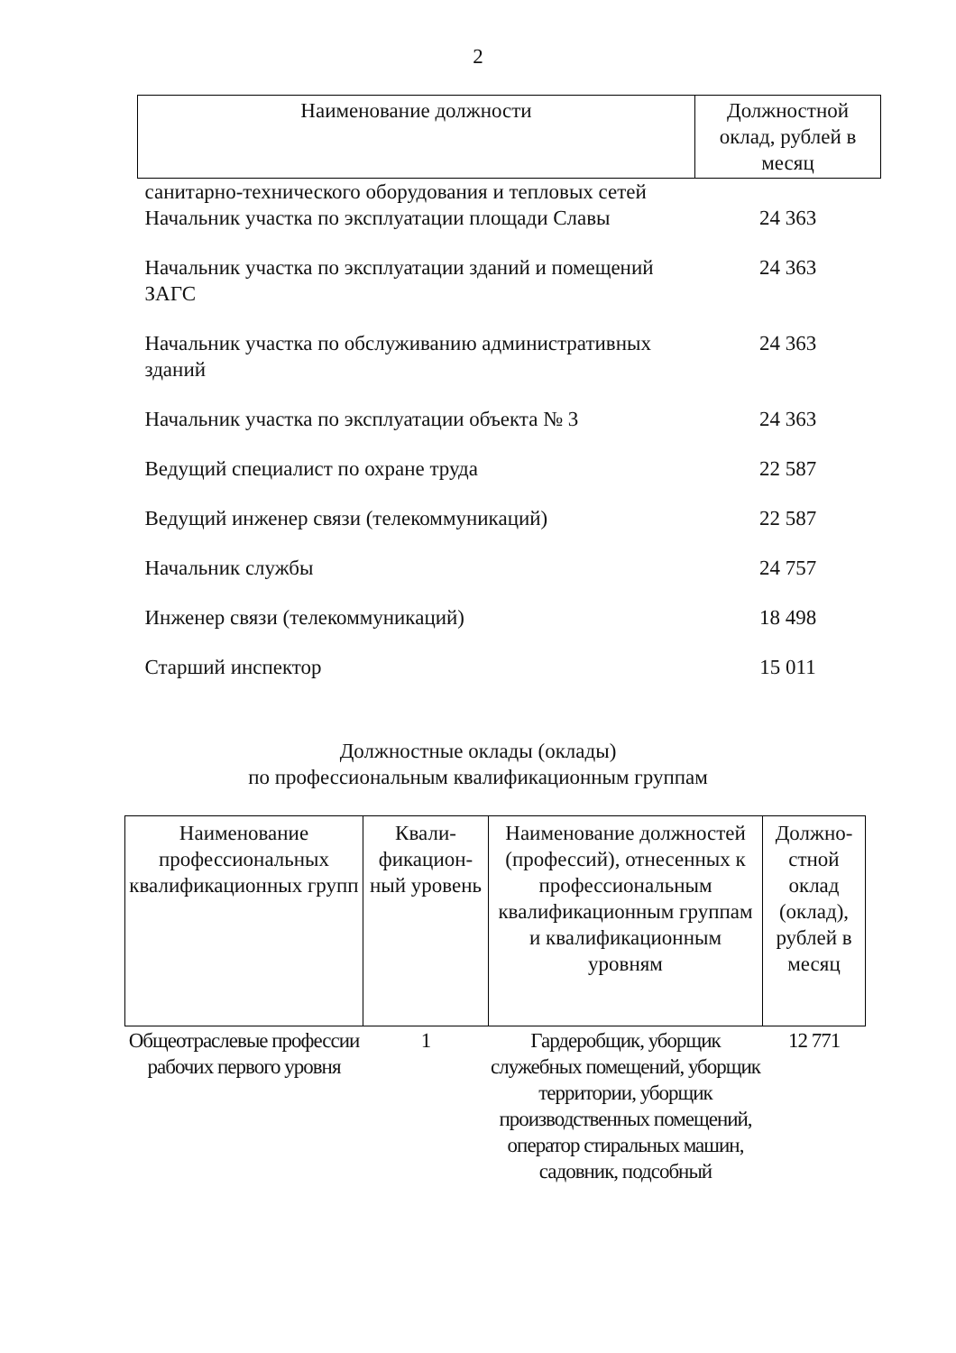2
| Наименование должности | Должностной оклад, рублей в месяц |
| --- | --- |
| санитарно-технического оборудования и тепловых сетей | |
| Начальник участка по эксплуатации площади Славы | 24 363 |
| Начальник участка по эксплуатации зданий и помещений ЗАГС | 24 363 |
| Начальник участка по обслуживанию административных зданий | 24 363 |
| Начальник участка по эксплуатации объекта № 3 | 24 363 |
| Ведущий специалист по охране труда | 22 587 |
| Ведущий инженер связи (телекоммуникаций) | 22 587 |
| Начальник службы | 24 757 |
| Инженер связи (телекоммуникаций) | 18 498 |
| Старший инспектор | 15 011 |
Должностные оклады (оклады)
по профессиональным квалификационным группам
| Наименование профессиональных квалификационных групп | Квали-фикацион-ный уровень | Наименование должностей (профессий), отнесенных к профессиональным квалификационным группам и квалификационным уровням | Должно-стной оклад (оклад), рублей в месяц |
| --- | --- | --- | --- |
| Общеотраслевые профессии рабочих первого уровня | 1 | Гардеробщик, уборщик служебных помещений, уборщик территории, уборщик производственных помещений, оператор стиральных машин, садовник, подсобный | 12 771 |